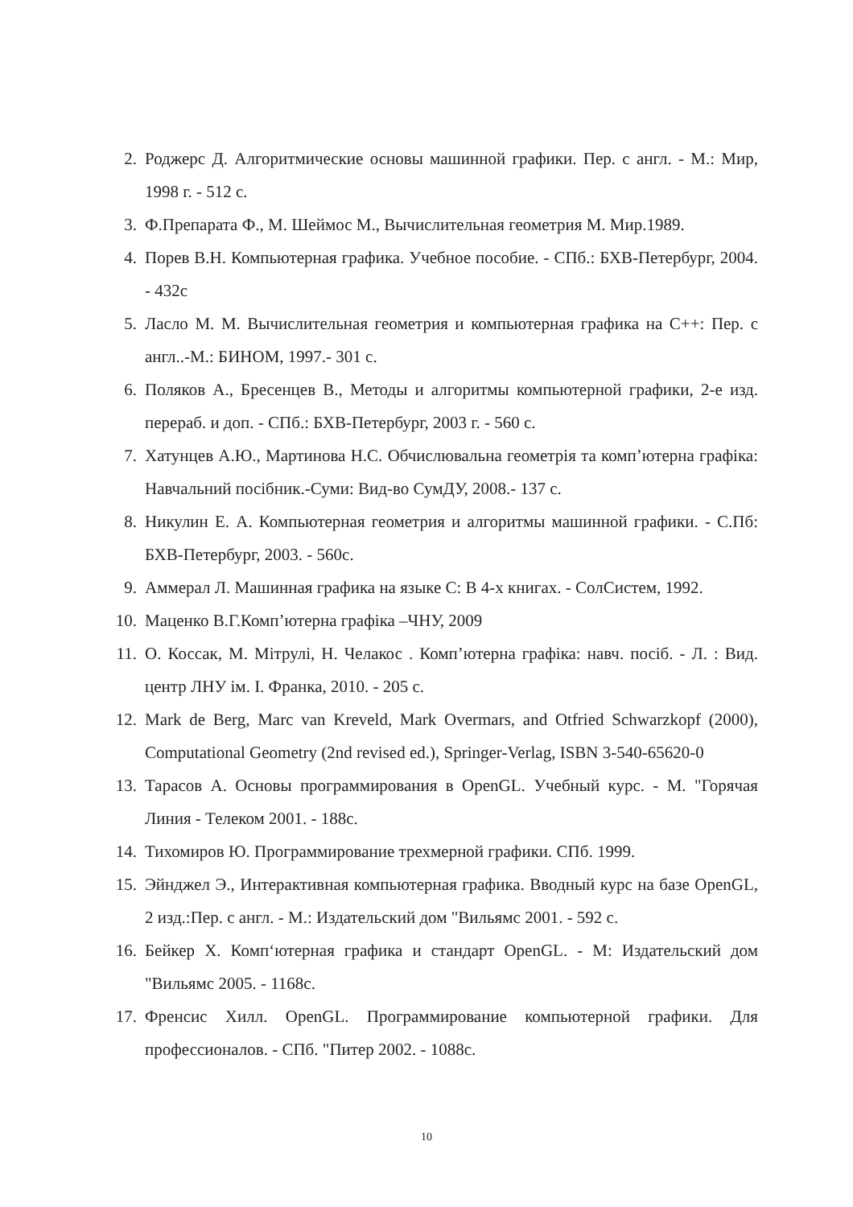2. Роджерс Д. Алгоритмические основы машинной графики. Пер. с англ. - М.: Мир, 1998 г. - 512 с.
3. Ф.Препарата Ф., М. Шеймос М., Вычислительная геометрия М. Мир.1989.
4. Порев В.Н. Компьютерная графика. Учебное пособие. - СПб.: БХВ-Петербург, 2004. - 432с
5. Ласло М. М. Вычислительная геометрия и компьютерная графика на С++: Пер. с англ..-М.: БИНОМ, 1997.- 301 с.
6. Поляков А., Бресенцев В., Методы и алгоритмы компьютерной графики, 2-е изд. перераб. и доп. - СПб.: БХВ-Петербург, 2003 г. - 560 с.
7. Хатунцев А.Ю., Мартинова Н.С. Обчислювальна геометрія та комп’ютерна графіка: Навчальний посібник.-Суми: Вид-во СумДУ, 2008.- 137 с.
8. Никулин Е. А. Компьютерная геометрия и алгоритмы машинной графики. - С.Пб: БХВ-Петербург, 2003. - 560с.
9. Аммерал Л. Машинная графика на языке С: В 4-х книгах. - СолСистем, 1992.
10. Маценко В.Г.Комп’ютерна графіка –ЧНУ, 2009
11. О. Коссак, М. Мітрулі, Н. Челакос . Комп’ютерна графіка: навч. посіб. - Л. : Вид. центр ЛНУ ім. І. Франка, 2010. - 205 с.
12. Mark de Berg, Marc van Kreveld, Mark Overmars, and Otfried Schwarzkopf (2000), Computational Geometry (2nd revised ed.), Springer-Verlag, ISBN 3-540-65620-0
13. Тарасов А. Основы программирования в OpenGL. Учебный курс. - М. "Горячая Линия - Телеком 2001. - 188с.
14. Тихомиров Ю. Программирование трехмерной графики. СПб. 1999.
15. Эйнджел Э., Интерактивная компьютерная графика. Вводный курс на базе OpenGL, 2 изд.:Пер. с англ. - М.: Издательский дом "Вильямс 2001. - 592 с.
16. Бейкер Х. Комп‘ютерная графика и стандарт OpenGL. - М: Издательский дом "Вильямс 2005. - 1168с.
17. Френсис Хилл. OpenGL. Программирование компьютерной графики. Для профессионалов. - СПб. "Питер 2002. - 1088с.
10